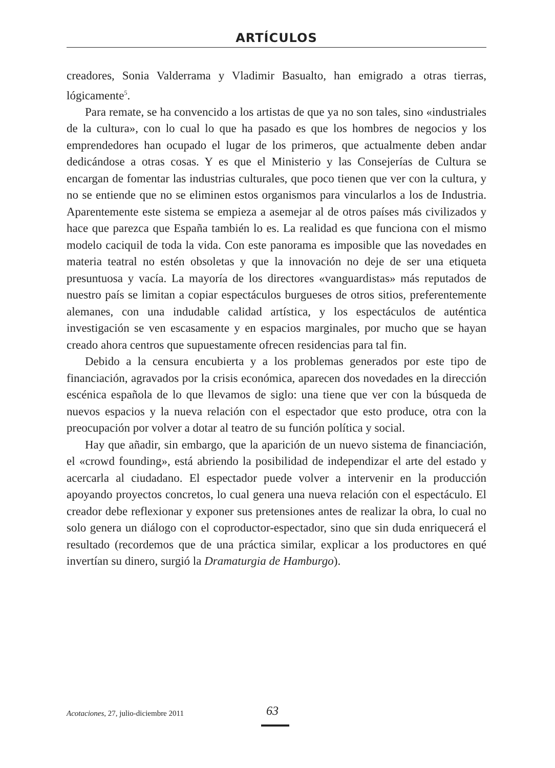ARTÍCULOS
creadores, Sonia Valderrama y Vladimir Basualto, han emigrado a otras tierras, lógicamente<sup>5</sup>.
Para remate, se ha convencido a los artistas de que ya no son tales, sino «industriales de la cultura», con lo cual lo que ha pasado es que los hombres de negocios y los emprendedores han ocupado el lugar de los primeros, que actualmente deben andar dedicándose a otras cosas. Y es que el Ministerio y las Consejerías de Cultura se encargan de fomentar las industrias culturales, que poco tienen que ver con la cultura, y no se entiende que no se eliminen estos organismos para vincularlos a los de Industria. Aparentemente este sistema se empieza a asemejar al de otros países más civilizados y hace que parezca que España también lo es. La realidad es que funciona con el mismo modelo caciquil de toda la vida. Con este panorama es imposible que las novedades en materia teatral no estén obsoletas y que la innovación no deje de ser una etiqueta presuntuosa y vacía. La mayoría de los directores «vanguardistas» más reputados de nuestro país se limitan a copiar espectáculos burgueses de otros sitios, preferentemente alemanes, con una indudable calidad artística, y los espectáculos de auténtica investigación se ven escasamente y en espacios marginales, por mucho que se hayan creado ahora centros que supuestamente ofrecen residencias para tal fin.
Debido a la censura encubierta y a los problemas generados por este tipo de financiación, agravados por la crisis económica, aparecen dos novedades en la dirección escénica española de lo que llevamos de siglo: una tiene que ver con la búsqueda de nuevos espacios y la nueva relación con el espectador que esto produce, otra con la preocupación por volver a dotar al teatro de su función política y social.
Hay que añadir, sin embargo, que la aparición de un nuevo sistema de financiación, el «crowd founding», está abriendo la posibilidad de independizar el arte del estado y acercarla al ciudadano. El espectador puede volver a intervenir en la producción apoyando proyectos concretos, lo cual genera una nueva relación con el espectáculo. El creador debe reflexionar y exponer sus pretensiones antes de realizar la obra, lo cual no solo genera un diálogo con el coproductor-espectador, sino que sin duda enriquecerá el resultado (recordemos que de una práctica similar, explicar a los productores en qué invertían su dinero, surgió la Dramaturgia de Hamburgo).
Acotaciones, 27, julio-diciembre 2011 63